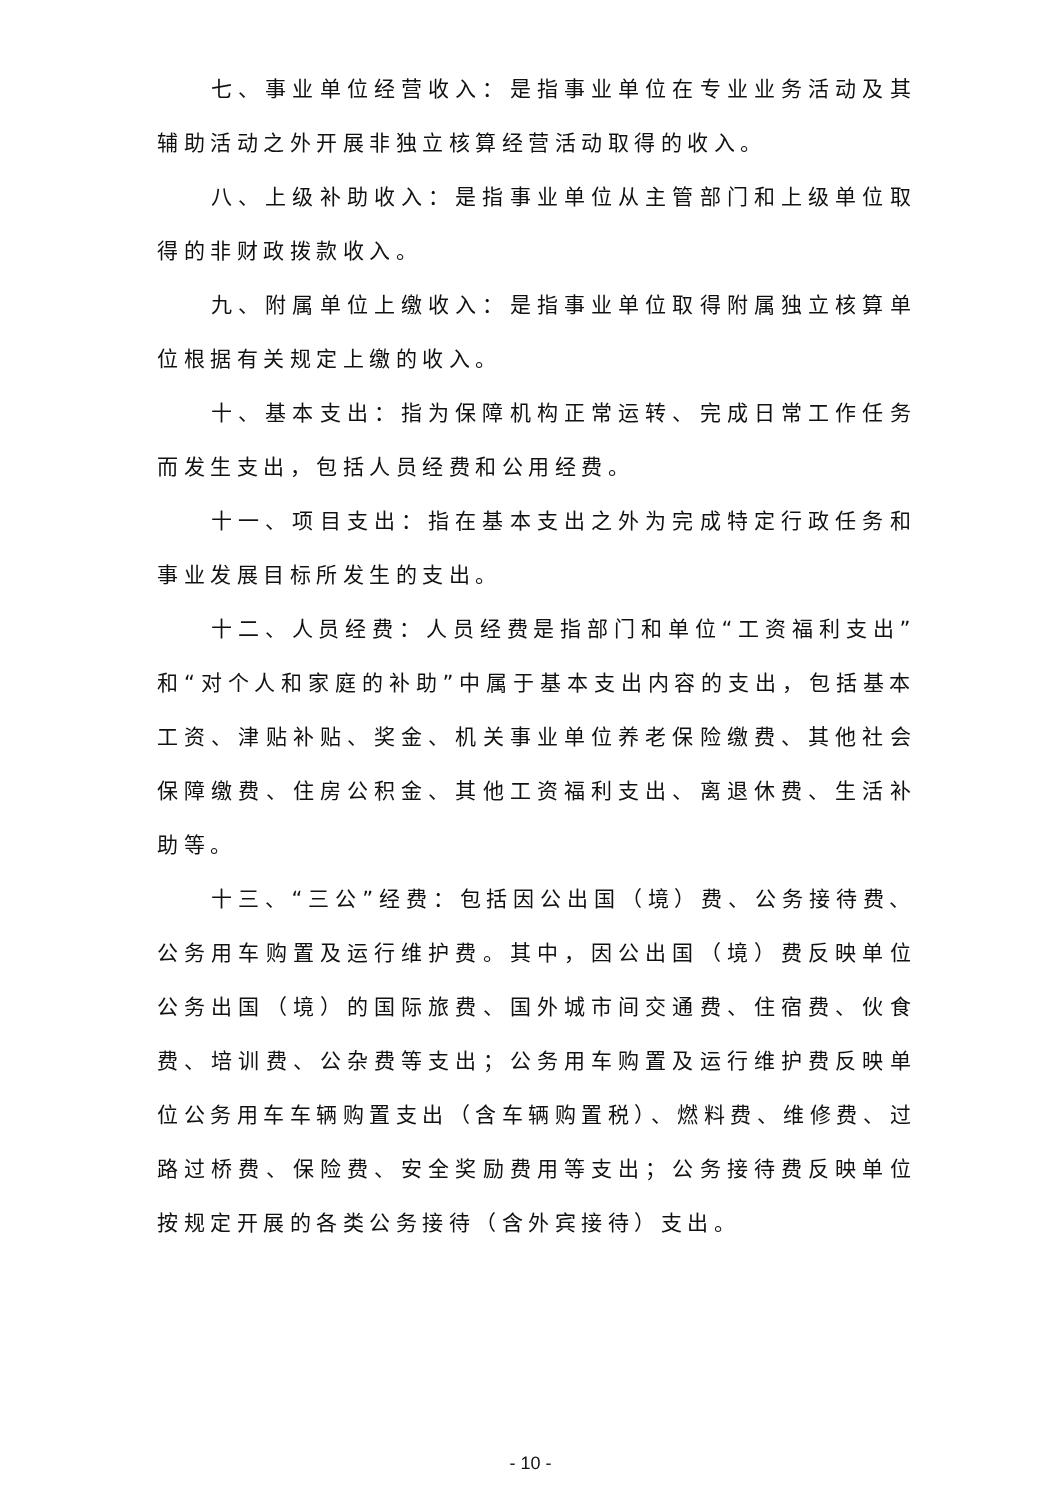七、事业单位经营收入：是指事业单位在专业业务活动及其辅助活动之外开展非独立核算经营活动取得的收入。
八、上级补助收入：是指事业单位从主管部门和上级单位取得的非财政拨款收入。
九、附属单位上缴收入：是指事业单位取得附属独立核算单位根据有关规定上缴的收入。
十、基本支出：指为保障机构正常运转、完成日常工作任务而发生支出，包括人员经费和公用经费。
十一、项目支出：指在基本支出之外为完成特定行政任务和事业发展目标所发生的支出。
十二、人员经费：人员经费是指部门和单位“工资福利支出”和“对个人和家庭的补助”中属于基本支出内容的支出，包括基本工资、津贴补贴、奖金、机关事业单位养老保险缴费、其他社会保障缴费、住房公积金、其他工资福利支出、离退休费、生活补助等。
十三、“三公”经费：包括因公出国（境）费、公务接待费、公务用车购置及运行维护费。其中，因公出国（境）费反映单位公务出国（境）的国际旅费、国外城市间交通费、住宿费、伙食费、培训费、公杂费等支出；公务用车购置及运行维护费反映单位公务用车车辆购置支出（含车辆购置税）、燃料费、维修费、过路过桥费、保险费、安全奖励费用等支出；公务接待费反映单位按规定开展的各类公务接待（含外宾接待）支出。
- 10 -